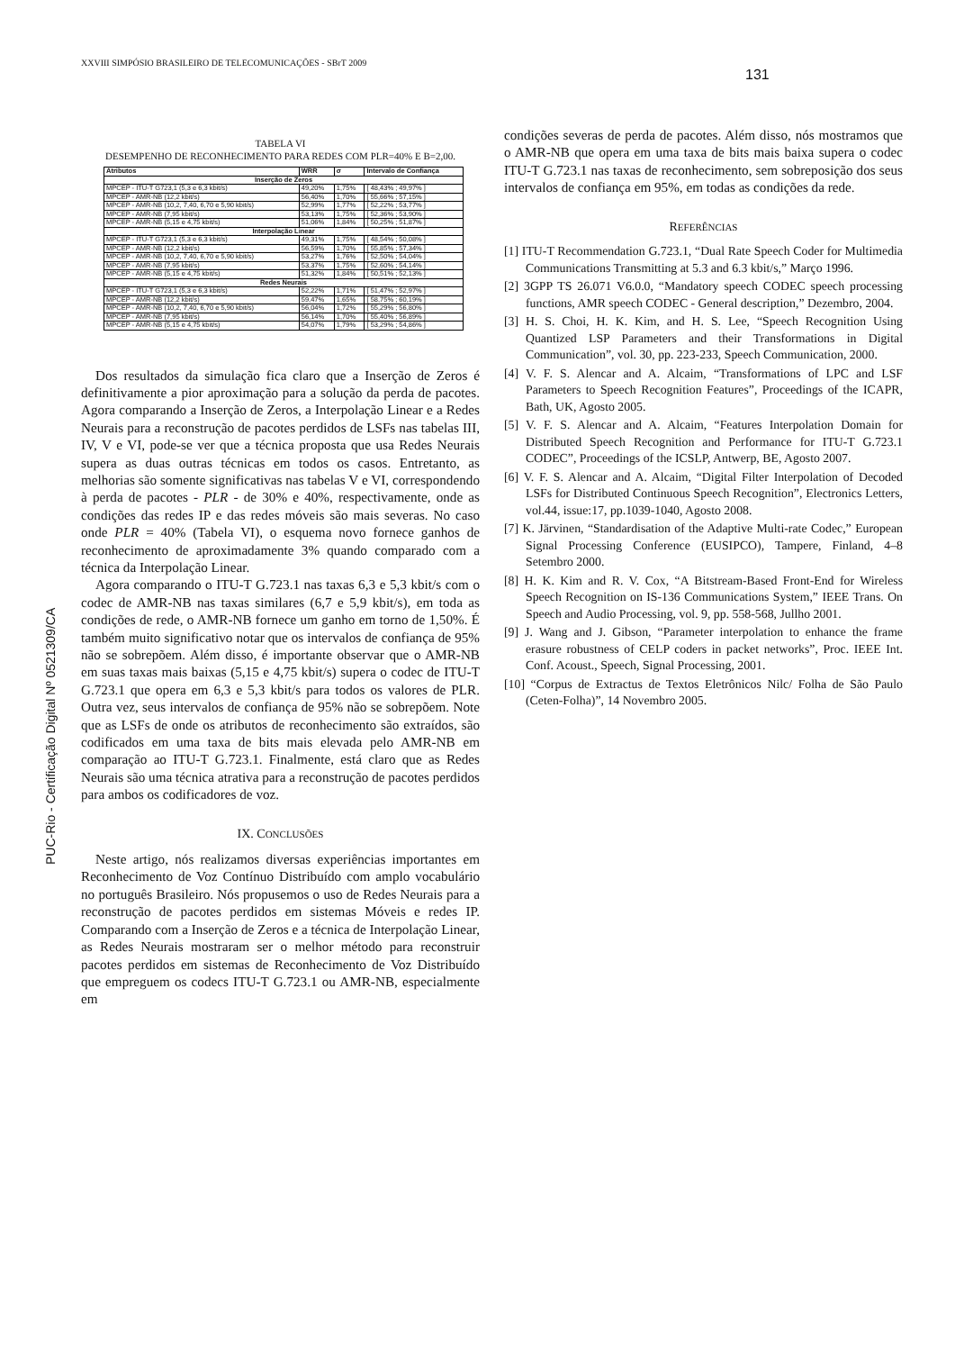XXVIII SIMPÓSIO BRASILEIRO DE TELECOMUNICAÇÕES - SBrT 2009
131
PUC-Rio - Certificação Digital Nº 0521309/CA
TABELA VI
DESEMPENHO DE RECONHECIMENTO PARA REDES COM PLR=40% E B=2,00.
| Atributos | WRR | σ | Intervalo de Confiança |
| --- | --- | --- | --- |
| Inserção de Zeros | | | |
| MPCEP - ITU-T G723,1 (5,3 e 6,3 kbit/s) | 49,20% | 1,75% | [ 48,43% ; 49,97% ] |
| MPCEP - AMR-NB (12,2 kbit/s) | 56,40% | 1,70% | [ 55,66% ; 57,15% ] |
| MPCEP - AMR-NB (10,2, 7,40, 6,70 e 5,90 kbit/s) | 52,99% | 1,77% | [ 52,22% ; 53,77% ] |
| MPCEP - AMR-NB (7,95 kbit/s) | 53,13% | 1,75% | [ 52,36% ; 53,90% ] |
| MPCEP - AMR-NB (5,15 e 4,75 kbit/s) | 51,06% | 1,84% | [ 50,25% ; 51,87% ] |
| Interpolação Linear | | | |
| MPCEP - ITU-T G723,1 (5,3 e 6,3 kbit/s) | 49,31% | 1,75% | [ 48,54% ; 50,08% ] |
| MPCEP - AMR-NB (12,2 kbit/s) | 56,59% | 1,70% | [ 55,85% ; 57,34% ] |
| MPCEP - AMR-NB (10,2, 7,40, 6,70 e 5,90 kbit/s) | 53,27% | 1,76% | [ 52,50% ; 54,04% ] |
| MPCEP - AMR-NB (7,95 kbit/s) | 53,37% | 1,75% | [ 52,60% ; 54,14% ] |
| MPCEP - AMR-NB (5,15 e 4,75 kbit/s) | 51,32% | 1,84% | [ 50,51% ; 52,13% ] |
| Redes Neurais | | | |
| MPCEP - ITU-T G723,1 (5,3 e 6,3 kbit/s) | 52,22% | 1,71% | [ 51,47% ; 52,97% ] |
| MPCEP - AMR-NB (12,2 kbit/s) | 59,47% | 1,65% | [ 58,75% ; 60,19% ] |
| MPCEP - AMR-NB (10,2, 7,40, 6,70 e 5,90 kbit/s) | 56,04% | 1,72% | [ 55,29% ; 56,80% ] |
| MPCEP - AMR-NB (7,95 kbit/s) | 56,14% | 1,70% | [ 55,40% ; 56,89% ] |
| MPCEP - AMR-NB (5,15 e 4,75 kbit/s) | 54,07% | 1,79% | [ 53,29% ; 54,86% ] |
Dos resultados da simulação fica claro que a Inserção de Zeros é definitivamente a pior aproximação para a solução da perda de pacotes. Agora comparando a Inserção de Zeros, a Interpolação Linear e a Redes Neurais para a reconstrução de pacotes perdidos de LSFs nas tabelas III, IV, V e VI, pode-se ver que a técnica proposta que usa Redes Neurais supera as duas outras técnicas em todos os casos. Entretanto, as melhorias são somente significativas nas tabelas V e VI, correspondendo à perda de pacotes - PLR - de 30% e 40%, respectivamente, onde as condições das redes IP e das redes móveis são mais severas. No caso onde PLR = 40% (Tabela VI), o esquema novo fornece ganhos de reconhecimento de aproximadamente 3% quando comparado com a técnica da Interpolação Linear.
Agora comparando o ITU-T G.723.1 nas taxas 6,3 e 5,3 kbit/s com o codec de AMR-NB nas taxas similares (6,7 e 5,9 kbit/s), em toda as condições de rede, o AMR-NB fornece um ganho em torno de 1,50%. É também muito significativo notar que os intervalos de confiança de 95% não se sobrepõem. Além disso, é importante observar que o AMR-NB em suas taxas mais baixas (5,15 e 4,75 kbit/s) supera o codec de ITU-T G.723.1 que opera em 6,3 e 5,3 kbit/s para todos os valores de PLR. Outra vez, seus intervalos de confiança de 95% não se sobrepõem. Note que as LSFs de onde os atributos de reconhecimento são extraídos, são codificados em uma taxa de bits mais elevada pelo AMR-NB em comparação ao ITU-T G.723.1. Finalmente, está claro que as Redes Neurais são uma técnica atrativa para a reconstrução de pacotes perdidos para ambos os codificadores de voz.
IX. CONCLUSÕES
Neste artigo, nós realizamos diversas experiências importantes em Reconhecimento de Voz Contínuo Distribuído com amplo vocabulário no português Brasileiro. Nós propusemos o uso de Redes Neurais para a reconstrução de pacotes perdidos em sistemas Móveis e redes IP. Comparando com a Inserção de Zeros e a técnica de Interpolação Linear, as Redes Neurais mostraram ser o melhor método para reconstruir pacotes perdidos em sistemas de Reconhecimento de Voz Distribuído que empreguem os codecs ITU-T G.723.1 ou AMR-NB, especialmente em
condições severas de perda de pacotes. Além disso, nós mostramos que o AMR-NB que opera em uma taxa de bits mais baixa supera o codec ITU-T G.723.1 nas taxas de reconhecimento, sem sobreposição dos seus intervalos de confiança em 95%, em todas as condições da rede.
REFERÊNCIAS
[1] ITU-T Recommendation G.723.1, “Dual Rate Speech Coder for Multimedia Communications Transmitting at 5.3 and 6.3 kbit/s,” Março 1996.
[2] 3GPP TS 26.071 V6.0.0, “Mandatory speech CODEC speech processing functions, AMR speech CODEC - General description,” Dezembro, 2004.
[3] H. S. Choi, H. K. Kim, and H. S. Lee, “Speech Recognition Using Quantized LSP Parameters and their Transformations in Digital Communication”, vol. 30, pp. 223-233, Speech Communication, 2000.
[4] V. F. S. Alencar and A. Alcaim, “Transformations of LPC and LSF Parameters to Speech Recognition Features”, Proceedings of the ICAPR, Bath, UK, Agosto 2005.
[5] V. F. S. Alencar and A. Alcaim, “Features Interpolation Domain for Distributed Speech Recognition and Performance for ITU-T G.723.1 CODEC”, Proceedings of the ICSLP, Antwerp, BE, Agosto 2007.
[6] V. F. S. Alencar and A. Alcaim, “Digital Filter Interpolation of Decoded LSFs for Distributed Continuous Speech Recognition”, Electronics Letters, vol.44, issue:17, pp.1039-1040, Agosto 2008.
[7] K. Järvinen, “Standardisation of the Adaptive Multi-rate Codec,” European Signal Processing Conference (EUSIPCO), Tampere, Finland, 4–8 Setembro 2000.
[8] H. K. Kim and R. V. Cox, “A Bitstream-Based Front-End for Wireless Speech Recognition on IS-136 Communications System,” IEEE Trans. On Speech and Audio Processing, vol. 9, pp. 558-568, Jullho 2001.
[9] J. Wang and J. Gibson, “Parameter interpolation to enhance the frame erasure robustness of CELP coders in packet networks”, Proc. IEEE Int. Conf. Acoust., Speech, Signal Processing, 2001.
[10] “Corpus de Extractus de Textos Eletrônicos Nilc/ Folha de São Paulo (Ceten-Folha)”, 14 Novembro 2005.